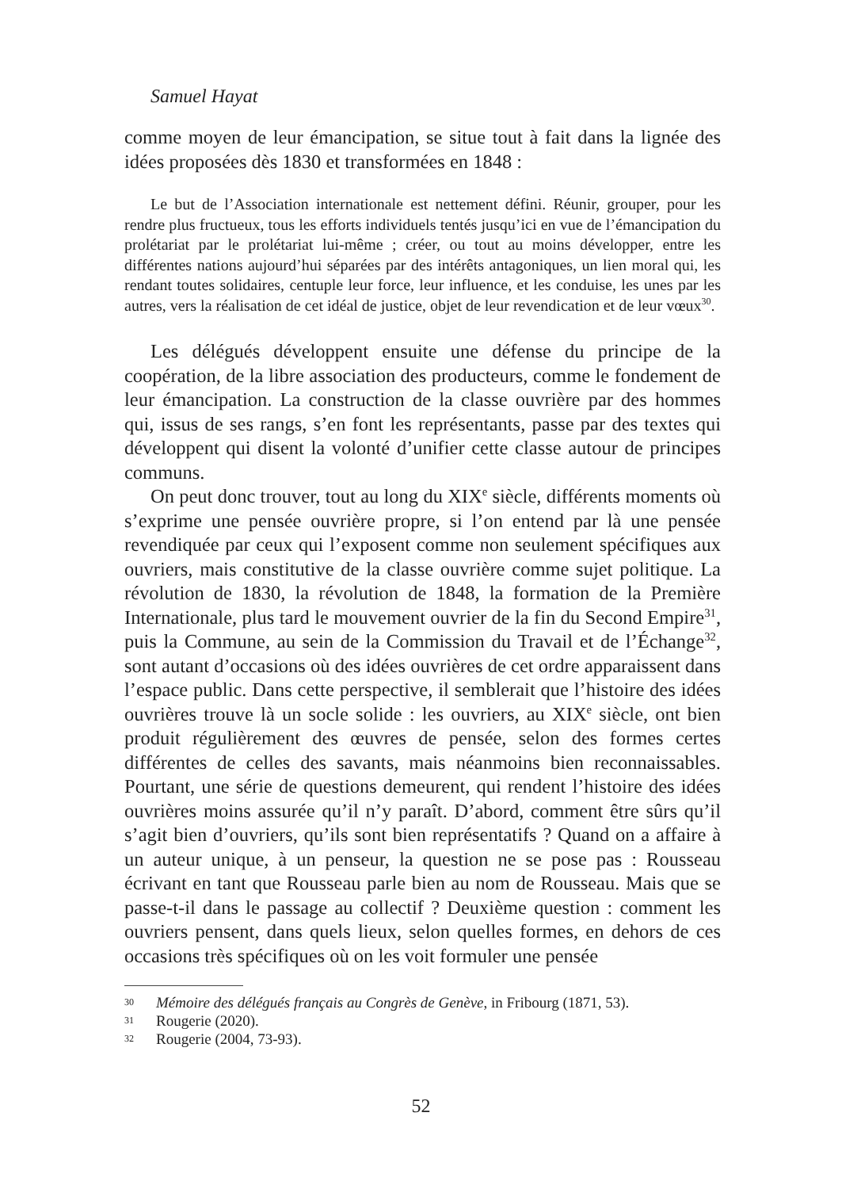Samuel Hayat
comme moyen de leur émancipation, se situe tout à fait dans la lignée des idées proposées dès 1830 et transformées en 1848 :
Le but de l’Association internationale est nettement défini. Réunir, grouper, pour les rendre plus fructueux, tous les efforts individuels tentés jusqu’ici en vue de l’émancipation du prolétariat par le prolétariat lui-même ; créer, ou tout au moins développer, entre les différentes nations aujourd’hui séparées par des intérêts antagoniques, un lien moral qui, les rendant toutes solidaires, centuple leur force, leur influence, et les conduise, les unes par les autres, vers la réalisation de cet idéal de justice, objet de leur revendication et de leur vœux<sup>30</sup>.
Les délégués développent ensuite une défense du principe de la coopération, de la libre association des producteurs, comme le fondement de leur émancipation. La construction de la classe ouvrière par des hommes qui, issus de ses rangs, s’en font les représentants, passe par des textes qui développent qui disent la volonté d’unifier cette classe autour de principes communs.
On peut donc trouver, tout au long du XIX<sup>e</sup> siècle, différents moments où s’exprime une pensée ouvrière propre, si l’on entend par là une pensée revendiquée par ceux qui l’exposent comme non seulement spécifiques aux ouvriers, mais constitutive de la classe ouvrière comme sujet politique. La révolution de 1830, la révolution de 1848, la formation de la Première Internationale, plus tard le mouvement ouvrier de la fin du Second Empire<sup>31</sup>, puis la Commune, au sein de la Commission du Travail et de l’Échange<sup>32</sup>, sont autant d’occasions où des idées ouvrières de cet ordre apparaissent dans l’espace public. Dans cette perspective, il semblerait que l’histoire des idées ouvrières trouve là un socle solide : les ouvriers, au XIX<sup>e</sup> siècle, ont bien produit régulièrement des œuvres de pensée, selon des formes certes différentes de celles des savants, mais néanmoins bien reconnaissables. Pourtant, une série de questions demeurent, qui rendent l’histoire des idées ouvrières moins assurée qu’il n’y paraît. D’abord, comment être sûrs qu’il s’agit bien d’ouvriers, qu’ils sont bien représentatifs ? Quand on a affaire à un auteur unique, à un penseur, la question ne se pose pas : Rousseau écrivant en tant que Rousseau parle bien au nom de Rousseau. Mais que se passe-t-il dans le passage au collectif ? Deuxième question : comment les ouvriers pensent, dans quels lieux, selon quelles formes, en dehors de ces occasions très spécifiques où on les voit formuler une pensée
30 Mémoire des délégués français au Congrès de Genève, in Fribourg (1871, 53).
31 Rougerie (2020).
32 Rougerie (2004, 73-93).
52